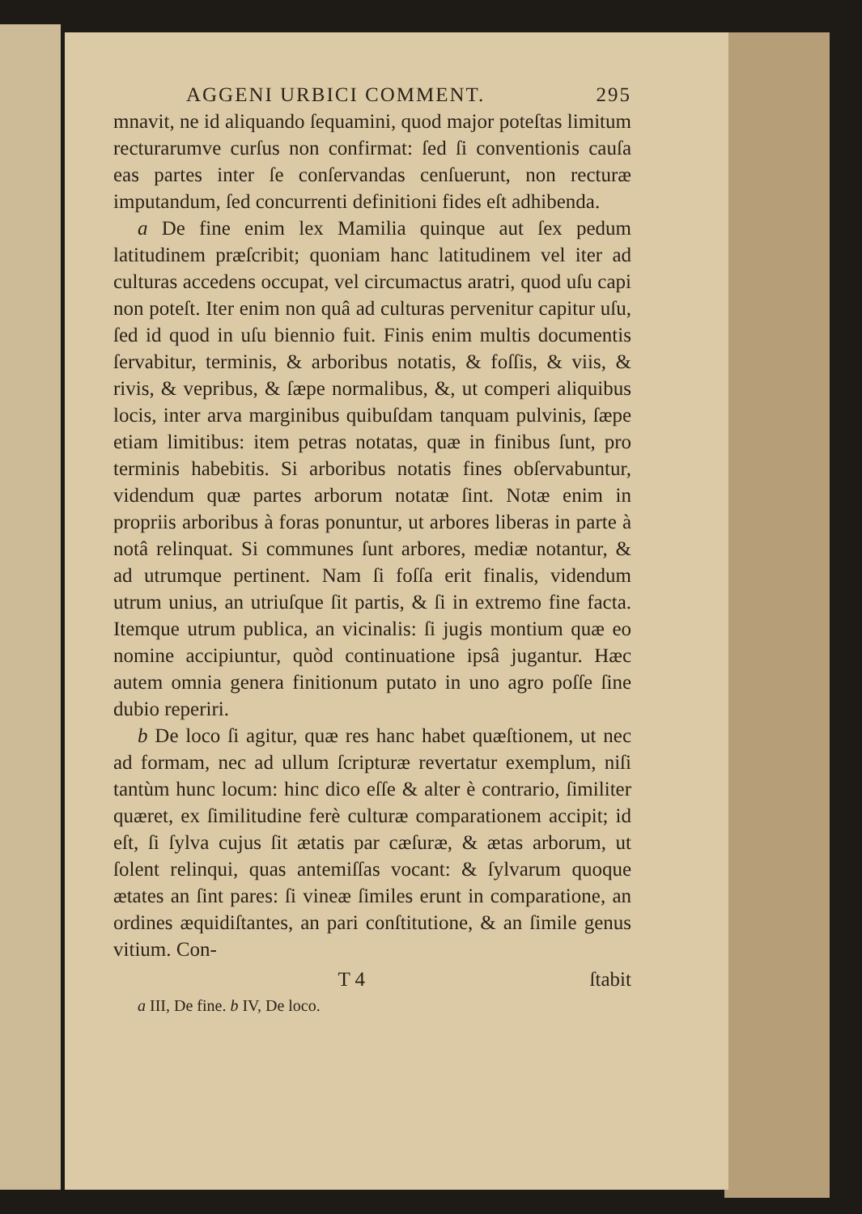AGGENI URBICI COMMENT. 295
mnavit, ne id aliquando ſequamini, quod major poteſtas limitum recturarumve curſus non confirmat: ſed ſi conventionis cauſa eas partes inter ſe conſervandas cenſuerunt, non recturæ imputandum, ſed concurrenti definitioni fides eſt adhibenda.
a De fine enim lex Mamilia quinque aut ſex pedum latitudinem præſcribit; quoniam hanc latitudinem vel iter ad culturas accedens occupat, vel circumactus aratri, quod uſu capi non poteſt. Iter enim non quâ ad culturas pervenitur capitur uſu, ſed id quod in uſu biennio fuit. Finis enim multis documentis ſervabitur, terminis, & arboribus notatis, & foſſis, & viis, & rivis, & vepribus, & ſæpe normalibus, &, ut comperi aliquibus locis, inter arva marginibus quibuſdam tanquam pulvinis, ſæpe etiam limitibus: item petras notatas, quæ in finibus ſunt, pro terminis habebitis. Si arboribus notatis fines obſervabuntur, videndum quæ partes arborum notatæ ſint. Notæ enim in propriis arboribus à foras ponuntur, ut arbores liberas in parte à notâ relinquat. Si communes ſunt arbores, mediæ notantur, & ad utrumque pertinent. Nam ſi foſſa erit finalis, videndum utrum unius, an utriuſque ſit partis, & ſi in extremo fine facta. Itemque utrum publica, an vicinalis: ſi jugis montium quæ eo nomine accipiuntur, quòd continuatione ipsâ jugantur. Hæc autem omnia genera finitionum putato in uno agro poſſe ſine dubio reperiri.
b De loco ſi agitur, quæ res hanc habet quæſtionem, ut nec ad formam, nec ad ullum ſcripturæ revertatur exemplum, niſi tantùm hunc locum: hinc dico eſſe & alter è contrario, ſimiliter quæret, ex ſimilitudine ferè culturæ comparationem accipit; id eſt, ſi ſylva cujus ſit ætatis par cæſuræ, & ætas arborum, ut ſolent relinqui, quas antemiſſas vocant: & ſylvarum quoque ætates an ſint pares: ſi vineæ ſimiles erunt in comparatione, an ordines æquidiſtantes, an pari conſtitutione, & an ſimile genus vitium. Con-
T 4 ſtabit
a III, De fine. b IV, De loco.